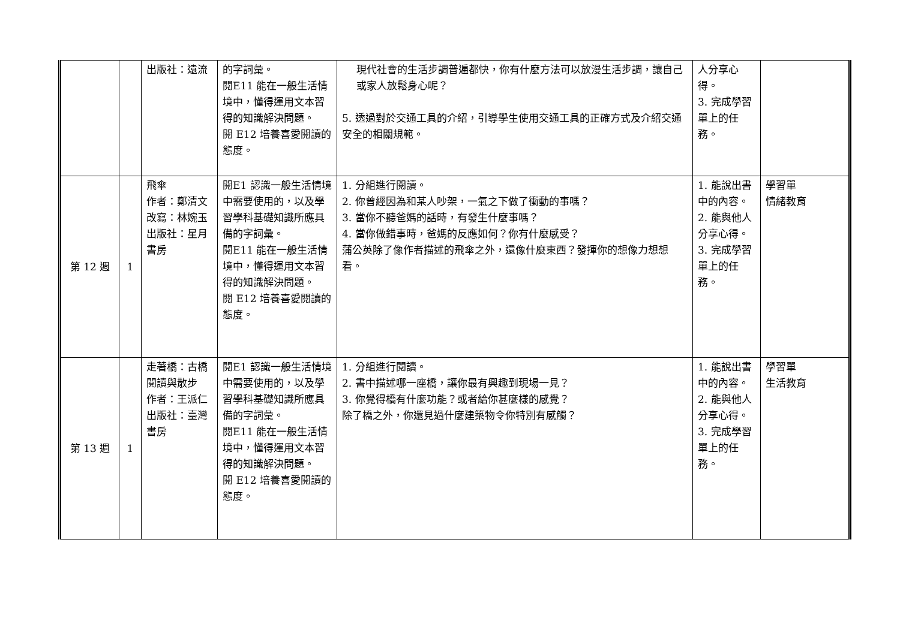| | | 出版社：遠流 | 的字詞彙。 閱E11 能在一般生活情境中，懂得運用文本習得的知識解決問題。 閱 E12 培養喜愛閱讀的態度。 | 現代社會的生活步調普遍都快，你有什麼方法可以放漫生活步調，讓自己或家人放鬆身心呢？ 5. 透過對於交通工具的介紹，引導學生使用交通工具的正確方式及介紹交通安全的相關規範。 | 人分享心得。 3. 完成學習單上的任務。 | |
| 第 12 週 | 1 | 飛傘 作者：鄭清文 改寫：林婉玉 出版社：星月書房 | 閱E1 認識一般生活情境中需要使用的，以及學習學科基礎知識所應具備的字詞彙。 閱E11 能在一般生活情境中，懂得運用文本習得的知識解決問題。 閱 E12 培養喜愛閱讀的態度。 | 1. 分組進行閱讀。 2. 你曾經因為和某人吵架，一氣之下做了衝動的事嗎？ 3. 當你不聽爸媽的話時，有發生什麼事嗎？ 4. 當你做錯事時，爸媽的反應如何？你有什麼感受？ 蒲公英除了像作者描述的飛傘之外，還像什麼東西？發揮你的想像力想想看。 | 1. 能說出書中的內容。 2. 能與他人分享心得。 3. 完成學習單上的任務。 | 學習單 情緒教育 |
| 第 13 週 | 1 | 走著橋：古橋閱讀與散步 作者：王派仁 出版社：臺灣書房 | 閱E1 認識一般生活情境中需要使用的，以及學習學科基礎知識所應具備的字詞彙。 閱E11 能在一般生活情境中，懂得運用文本習得的知識解決問題。 閱 E12 培養喜愛閱讀的態度。 | 1. 分組進行閱讀。 2. 書中描述哪一座橋，讓你最有興趣到現場一見？ 3. 你覺得橋有什麼功能？或者給你甚麼樣的感覺？ 除了橋之外，你還見過什麼建築物令你特別有感觸？ | 1. 能說出書中的內容。 2. 能與他人分享心得。 3. 完成學習單上的任務。 | 學習單 生活教育 |